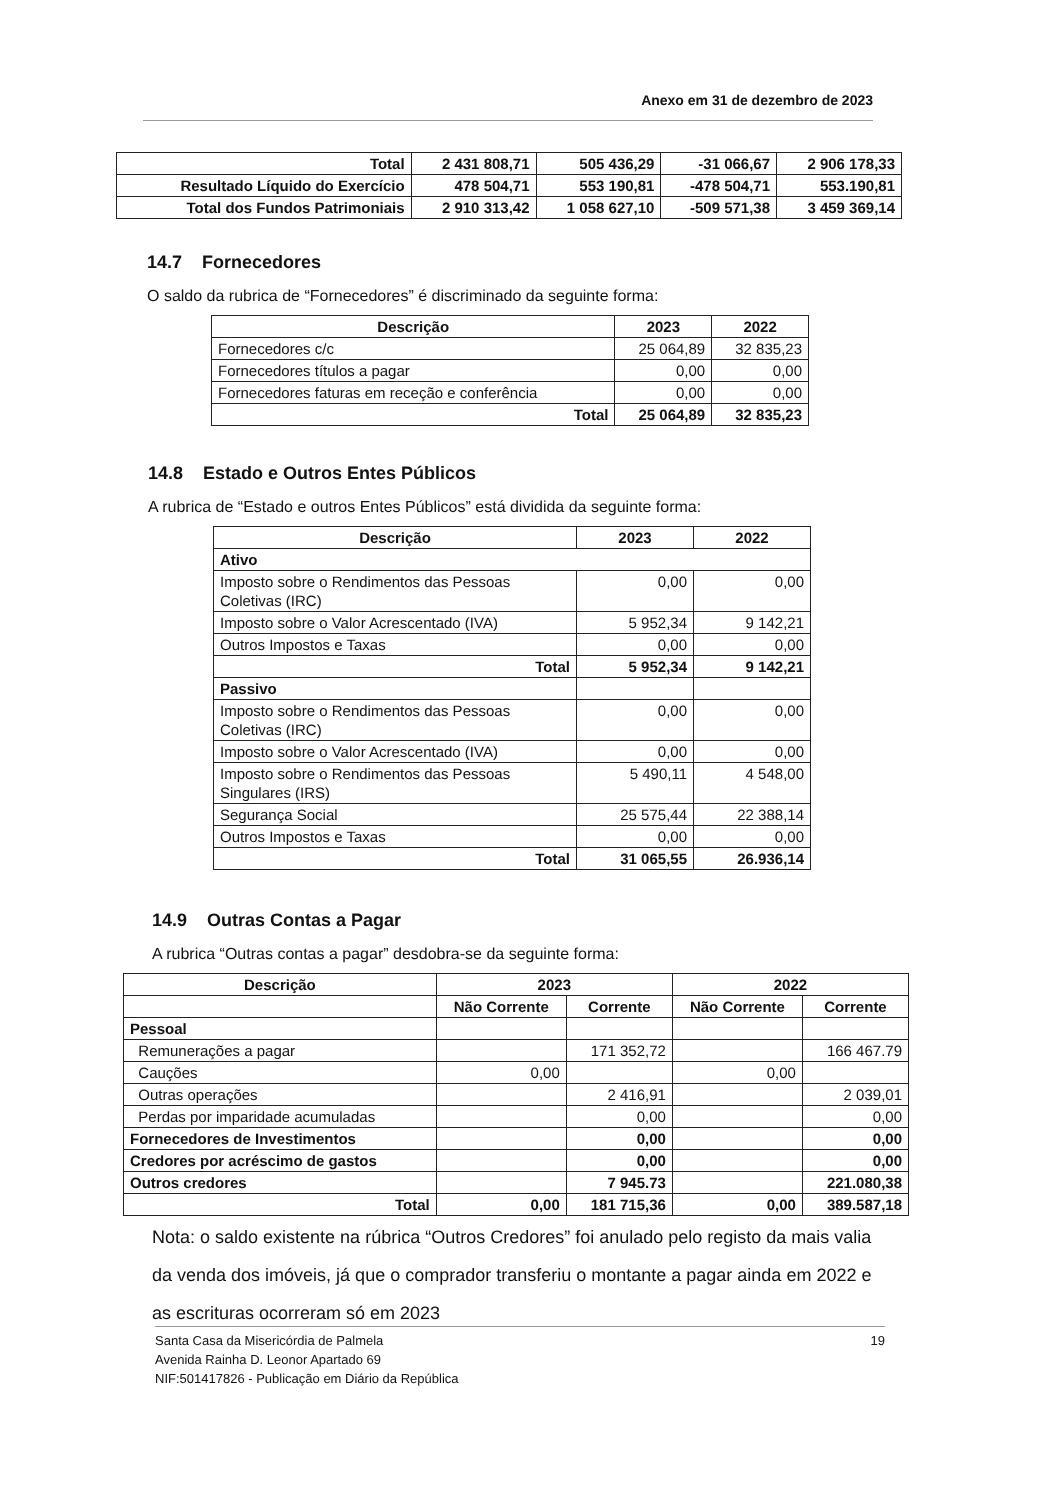Anexo em 31 de dezembro de 2023
| Total | 2 431 808,71 | 505 436,29 | -31 066,67 | 2 906 178,33 |
| Resultado Líquido do Exercício | 478 504,71 | 553 190,81 | -478 504,71 | 553.190,81 |
| Total dos Fundos Patrimoniais | 2 910 313,42 | 1 058 627,10 | -509 571,38 | 3 459 369,14 |
14.7 Fornecedores
O saldo da rubrica de “Fornecedores” é discriminado da seguinte forma:
| Descrição | 2023 | 2022 |
| --- | --- | --- |
| Fornecedores c/c | 25 064,89 | 32 835,23 |
| Fornecedores títulos a pagar | 0,00 | 0,00 |
| Fornecedores faturas em receção e conferência | 0,00 | 0,00 |
| Total | 25 064,89 | 32 835,23 |
14.8 Estado e Outros Entes Públicos
A rubrica de “Estado e outros Entes Públicos” está dividida da seguinte forma:
| Descrição | 2023 | 2022 |
| --- | --- | --- |
| Ativo | | |
| Imposto sobre o Rendimentos das Pessoas Coletivas (IRC) | 0,00 | 0,00 |
| Imposto sobre o Valor Acrescentado (IVA) | 5 952,34 | 9 142,21 |
| Outros Impostos e Taxas | 0,00 | 0,00 |
| Total | 5 952,34 | 9 142,21 |
| Passivo | | |
| Imposto sobre o Rendimentos das Pessoas Coletivas (IRC) | 0,00 | 0,00 |
| Imposto sobre o Valor Acrescentado (IVA) | 0,00 | 0,00 |
| Imposto sobre o Rendimentos das Pessoas Singulares (IRS) | 5 490,11 | 4 548,00 |
| Segurança Social | 25 575,44 | 22 388,14 |
| Outros Impostos e Taxas | 0,00 | 0,00 |
| Total | 31 065,55 | 26.936,14 |
14.9 Outras Contas a Pagar
A rubrica “Outras contas a pagar” desdobra-se da seguinte forma:
| Descrição | 2023 | | 2022 | |
| --- | --- | --- | --- | --- |
| | Não Corrente | Corrente | Não Corrente | Corrente |
| Pessoal | | | | |
| Remunerações a pagar | | 171 352,72 | | 166 467.79 |
| Cauções | 0,00 | | 0,00 | |
| Outras operações | | 2 416,91 | | 2 039,01 |
| Perdas por imparidade acumuladas | | 0,00 | | 0,00 |
| Fornecedores de Investimentos | | 0,00 | | 0,00 |
| Credores por acréscimo de gastos | | 0,00 | | 0,00 |
| Outros credores | | 7 945.73 | | 221.080,38 |
| Total | 0,00 | 181 715,36 | 0,00 | 389.587,18 |
Nota: o saldo existente na rúbrica “Outros Credores” foi anulado pelo registo da mais valia da venda dos imóveis, já que o comprador transferiu o montante a pagar ainda em 2022 e as escrituras ocorreram só em 2023
Santa Casa da Misericórdia de Palmela 19
Avenida Rainha D. Leonor Apartado 69
NIF:501417826 - Publicação em Diário da República